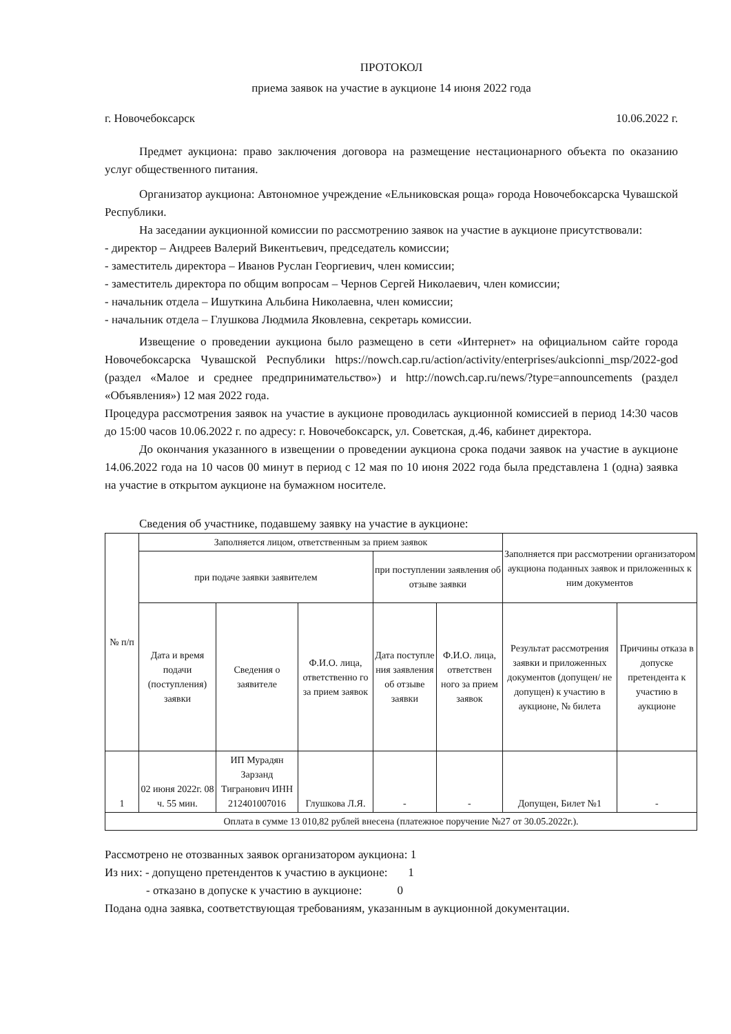ПРОТОКОЛ
приема заявок на участие в аукционе 14 июня 2022 года
г. Новочебоксарск 10.06.2022 г.
Предмет аукциона: право заключения договора на размещение нестационарного объекта по оказанию услуг общественного питания.
Организатор аукциона: Автономное учреждение «Ельниковская роща» города Новочебоксарска Чувашской Республики.
На заседании аукционной комиссии по рассмотрению заявок на участие в аукционе присутствовали:
- директор – Андреев Валерий Викентьевич, председатель комиссии;
- заместитель директора – Иванов Руслан Георгиевич, член комиссии;
- заместитель директора по общим вопросам – Чернов Сергей Николаевич, член комиссии;
- начальник отдела – Ишуткина Альбина Николаевна, член комиссии;
- начальник отдела – Глушкова Людмила Яковлевна, секретарь комиссии.
Извещение о проведении аукциона было размещено в сети «Интернет» на официальном сайте города Новочебоксарска Чувашской Республики https://nowch.cap.ru/action/activity/enterprises/aukcionni_msp/2022-god (раздел «Малое и среднее предпринимательство») и http://nowch.cap.ru/news/?type=announcements (раздел «Объявления») 12 мая 2022 года.
Процедура рассмотрения заявок на участие в аукционе проводилась аукционной комиссией в период 14:30 часов до 15:00 часов 10.06.2022 г. по адресу: г. Новочебоксарск, ул. Советская, д.46, кабинет директора.
До окончания указанного в извещении о проведении аукциона срока подачи заявок на участие в аукционе 14.06.2022 года на 10 часов 00 минут в период с 12 мая по 10 июня 2022 года была представлена 1 (одна) заявка на участие в открытом аукционе на бумажном носителе.
Сведения об участнике, подавшему заявку на участие в аукционе:
| № п/п | Заполняется лицом, ответственным за прием заявок | | | | | Заполняется при рассмотрении организатором аукциона поданных заявок и приложенных к ним документов | |
| --- | --- | --- | --- | --- | --- | --- | --- |
| | при подаче заявки заявителем | | | при поступлении заявления об отзыве заявки | | | |
| | Дата и время подачи (поступления) заявки | Сведения о заявителе | Ф.И.О. лица, ответственно го за прием заявок | Дата поступле ния заявления об отзыве заявки | Ф.И.О. лица, ответствен ного за прием заявок | Результат рассмотрения заявки и приложенных документов (допущен/ не допущен) к участию в аукционе, № билета | Причины отказа в допуске претендента к участию в аукционе |
| 1 | 02 июня 2022г. 08 ч. 55 мин. | ИП Мурадян Зарзанд Тигранович ИНН 212401007016 | Глушкова Л.Я. | - | - | Допущен, Билет №1 | - |
| Оплата в сумме 13 010,82 рублей внесена (платежное поручение №27 от 30.05.2022г.). | | | | | | | |
Рассмотрено не отозванных заявок организатором аукциона: 1
Из них: - допущено претендентов к участию в аукционе: 1
- отказано в допуске к участию в аукционе: 0
Подана одна заявка, соответствующая требованиям, указанным в аукционной документации.